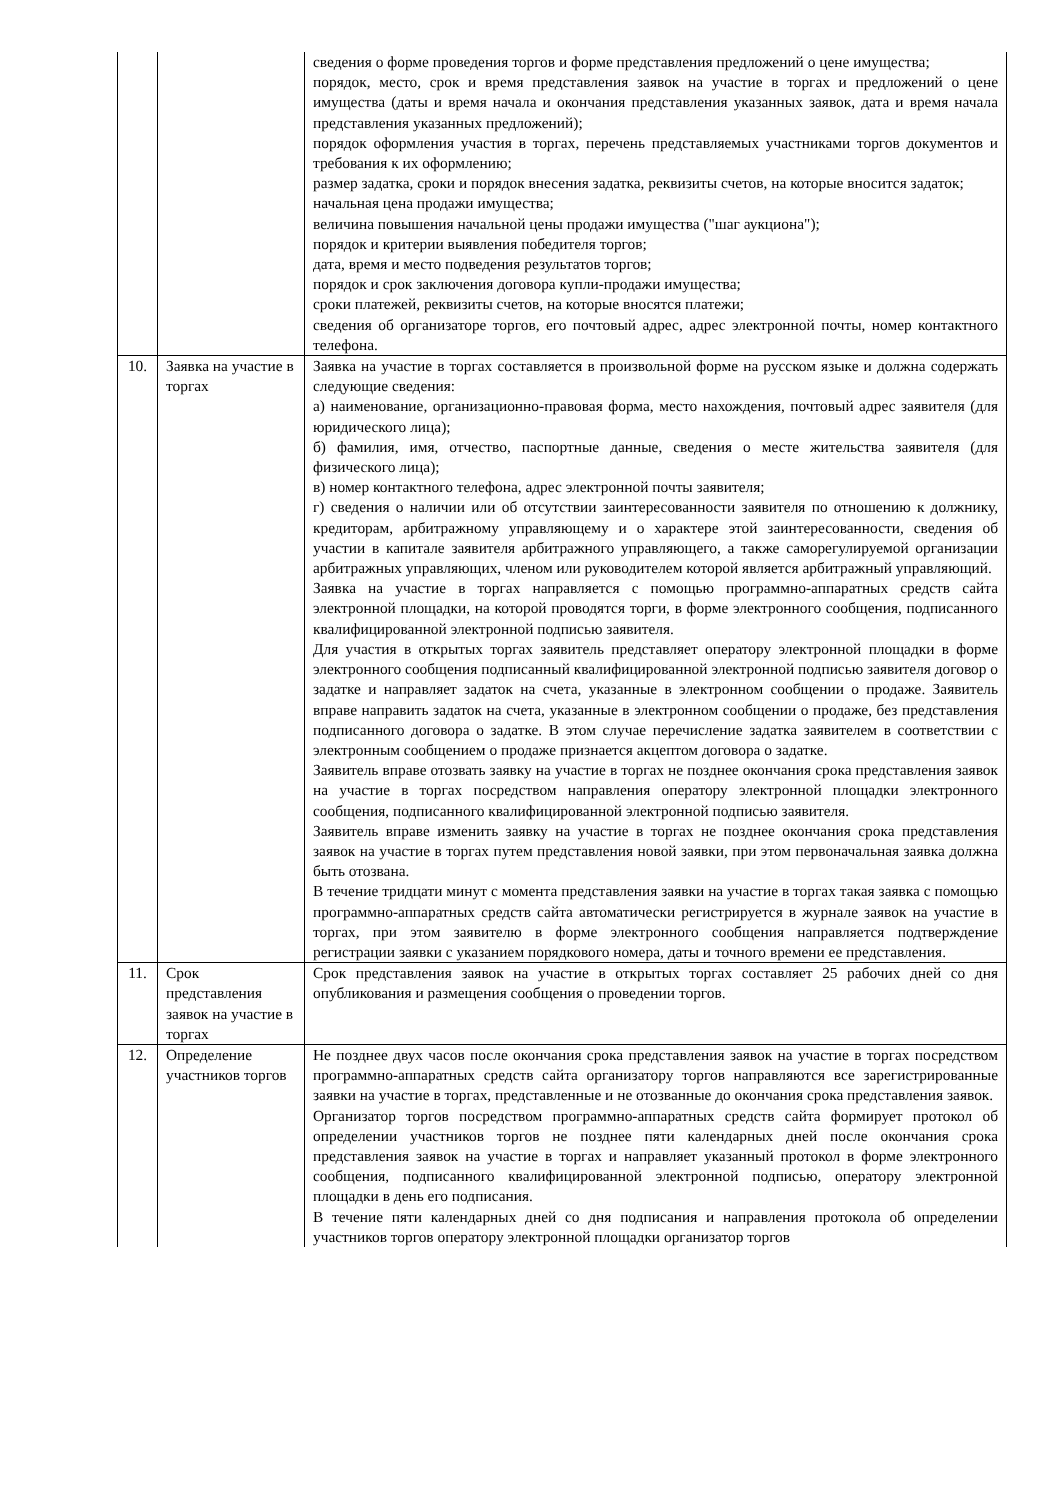| | | сведения о форме проведения торгов и форме представления предложений о цене имущества; порядок, место, срок и время представления заявок на участие в торгах и предложений о цене имущества (даты и время начала и окончания представления указанных заявок, дата и время начала представления указанных предложений); порядок оформления участия в торгах, перечень представляемых участниками торгов документов и требования к их оформлению; размер задатка, сроки и порядок внесения задатка, реквизиты счетов, на которые вносится задаток; начальная цена продажи имущества; величина повышения начальной цены продажи имущества ("шаг аукциона"); порядок и критерии выявления победителя торгов; дата, время и место подведения результатов торгов; порядок и срок заключения договора купли-продажи имущества; сроки платежей, реквизиты счетов, на которые вносятся платежи; сведения об организаторе торгов, его почтовый адрес, адрес электронной почты, номер контактного телефона. |
| 10. | Заявка на участие в торгах | Заявка на участие в торгах составляется в произвольной форме на русском языке и должна содержать следующие сведения: а) наименование, организационно-правовая форма, место нахождения, почтовый адрес заявителя (для юридического лица); б) фамилия, имя, отчество, паспортные данные, сведения о месте жительства заявителя (для физического лица); в) номер контактного телефона, адрес электронной почты заявителя; г) сведения о наличии или об отсутствии заинтересованности заявителя по отношению к должнику, кредиторам, арбитражному управляющему и о характере этой заинтересованности, сведения об участии в капитале заявителя арбитражного управляющего, а также саморегулируемой организации арбитражных управляющих, членом или руководителем которой является арбитражный управляющий. Заявка на участие в торгах направляется с помощью программно-аппаратных средств сайта электронной площадки, на которой проводятся торги, в форме электронного сообщения, подписанного квалифицированной электронной подписью заявителя. Для участия в открытых торгах заявитель представляет оператору электронной площадки в форме электронного сообщения подписанный квалифицированной электронной подписью заявителя договор о задатке и направляет задаток на счета, указанные в электронном сообщении о продаже. Заявитель вправе направить задаток на счета, указанные в электронном сообщении о продаже, без представления подписанного договора о задатке. В этом случае перечисление задатка заявителем в соответствии с электронным сообщением о продаже признается акцептом договора о задатке. Заявитель вправе отозвать заявку на участие в торгах не позднее окончания срока представления заявок на участие в торгах посредством направления оператору электронной площадки электронного сообщения, подписанного квалифицированной электронной подписью заявителя. Заявитель вправе изменить заявку на участие в торгах не позднее окончания срока представления заявок на участие в торгах путем представления новой заявки, при этом первоначальная заявка должна быть отозвана. В течение тридцати минут с момента представления заявки на участие в торгах такая заявка с помощью программно-аппаратных средств сайта автоматически регистрируется в журнале заявок на участие в торгах, при этом заявителю в форме электронного сообщения направляется подтверждение регистрации заявки с указанием порядкового номера, даты и точного времени ее представления. |
| 11. | Срок представления заявок на участие в торгах | Срок представления заявок на участие в открытых торгах составляет 25 рабочих дней со дня опубликования и размещения сообщения о проведении торгов. |
| 12. | Определение участников торгов | Не позднее двух часов после окончания срока представления заявок на участие в торгах посредством программно-аппаратных средств сайта организатору торгов направляются все зарегистрированные заявки на участие в торгах, представленные и не отозванные до окончания срока представления заявок. Организатор торгов посредством программно-аппаратных средств сайта формирует протокол об определении участников торгов не позднее пяти календарных дней после окончания срока представления заявок на участие в торгах и направляет указанный протокол в форме электронного сообщения, подписанного квалифицированной электронной подписью, оператору электронной площадки в день его подписания. В течение пяти календарных дней со дня подписания и направления протокола об определении участников торгов оператору электронной площадки организатор торгов |